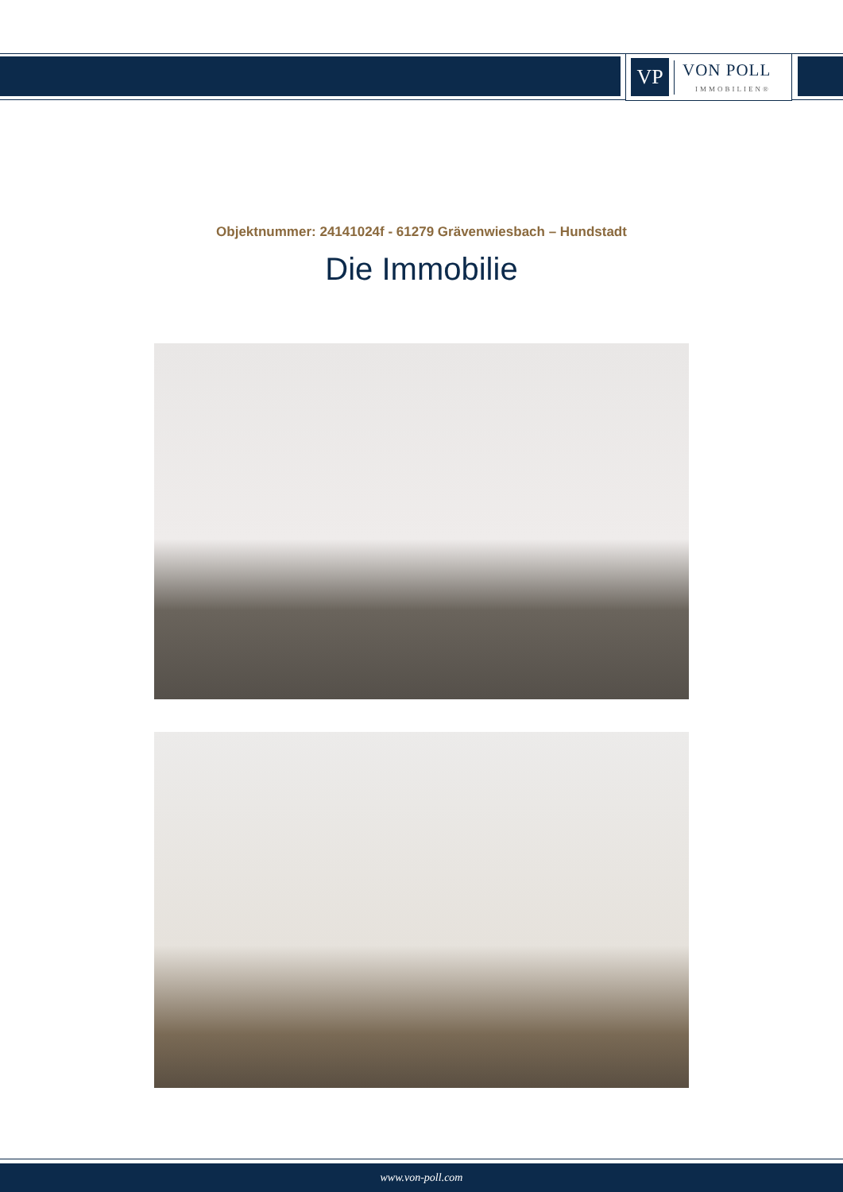VP
VON POLL
IMMOBILIEN®
Objektnummer: 24141024f - 61279 Grävenwiesbach – Hundstadt
Die Immobilie
www.von-poll.com